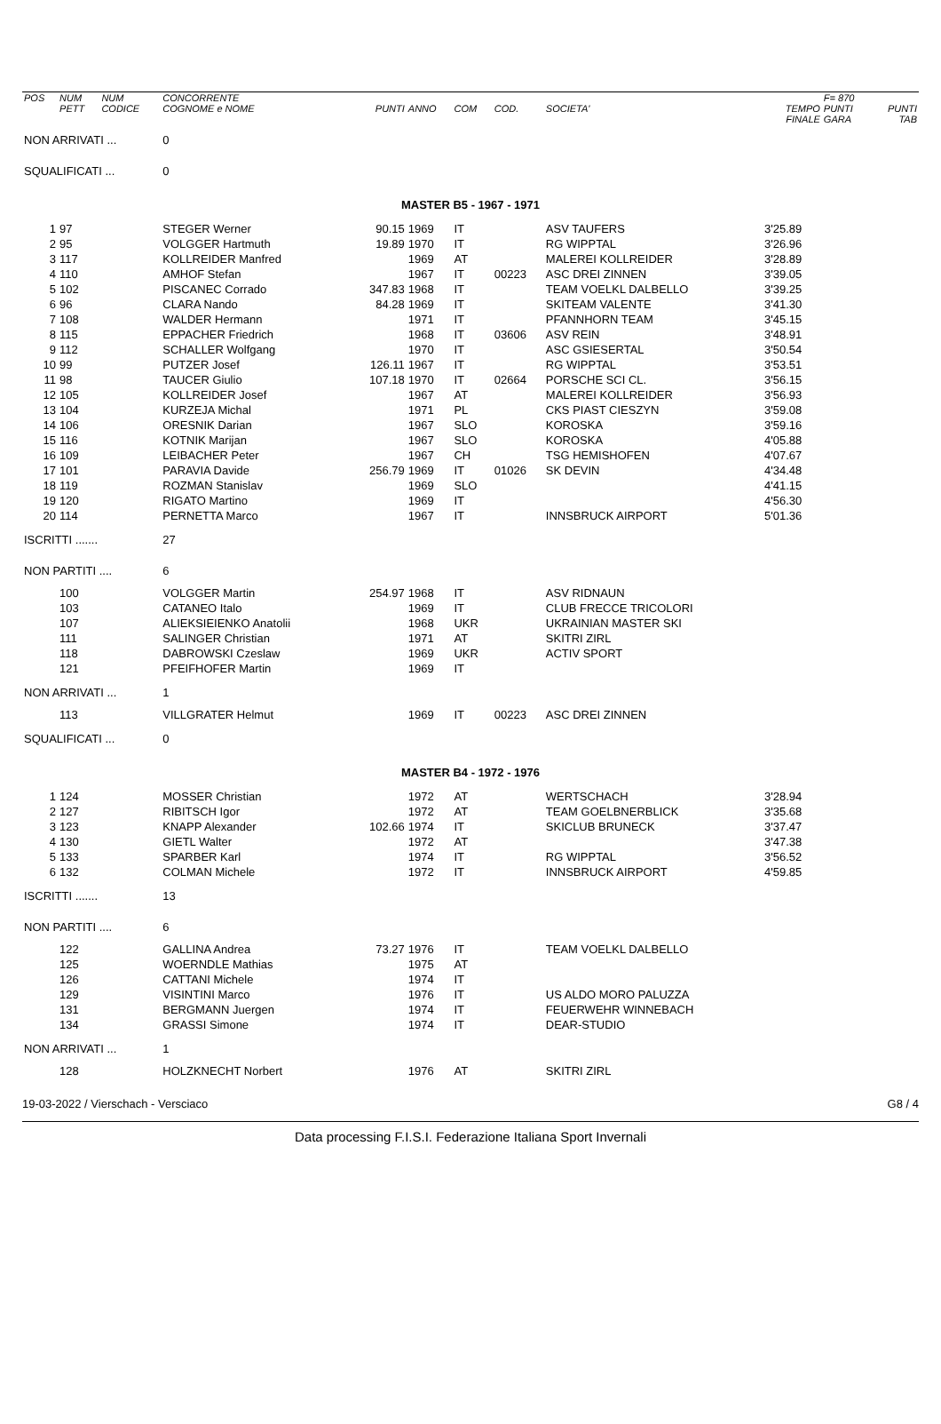| POS | NUM PETT | NUM CODICE | CONCORRENTE COGNOME e NOME | PUNTI | ANNO | COM | COD. | SOCIETA' | TEMPO FINALE | F= 870 PUNTI GARA | PUNTI TAB |
| --- | --- | --- | --- | --- | --- | --- | --- | --- | --- | --- | --- |
| NON ARRIVATI ... | | | 0 | | | | | | | | |
| SQUALIFICATI ... | | | 0 | | | | | | | | |
| MASTER B5 - 1967 - 1971 | | | | | | | | | | | |
| 1 | 97 | | STEGER Werner | 90.15 | 1969 | IT | | ASV TAUFERS | 3'25.89 | | |
| 2 | 95 | | VOLGGER Hartmuth | 19.89 | 1970 | IT | | RG WIPPTAL | 3'26.96 | | |
| 3 | 117 | | KOLLREIDER Manfred | | 1969 | AT | | MALEREI KOLLREIDER | 3'28.89 | | |
| 4 | 110 | | AMHOF Stefan | | 1967 | IT | 00223 | ASC DREI ZINNEN | 3'39.05 | | |
| 5 | 102 | | PISCANEC Corrado | 347.83 | 1968 | IT | | TEAM VOELKL DALBELLO | 3'39.25 | | |
| 6 | 96 | | CLARA Nando | 84.28 | 1969 | IT | | SKITEAM VALENTE | 3'41.30 | | |
| 7 | 108 | | WALDER Hermann | | 1971 | IT | | PFANNHORN TEAM | 3'45.15 | | |
| 8 | 115 | | EPPACHER Friedrich | | 1968 | IT | 03606 | ASV REIN | 3'48.91 | | |
| 9 | 112 | | SCHALLER Wolfgang | | 1970 | IT | | ASC GSIESERTAL | 3'50.54 | | |
| 10 | 99 | | PUTZER Josef | 126.11 | 1967 | IT | | RG WIPPTAL | 3'53.51 | | |
| 11 | 98 | | TAUCER Giulio | 107.18 | 1970 | IT | 02664 | PORSCHE SCI CL. | 3'56.15 | | |
| 12 | 105 | | KOLLREIDER Josef | | 1967 | AT | | MALEREI KOLLREIDER | 3'56.93 | | |
| 13 | 104 | | KURZEJA Michal | | 1971 | PL | | CKS PIAST CIESZYN | 3'59.08 | | |
| 14 | 106 | | ORESNIK Darian | | 1967 | SLO | | KOROSKA | 3'59.16 | | |
| 15 | 116 | | KOTNIK Marijan | | 1967 | SLO | | KOROSKA | 4'05.88 | | |
| 16 | 109 | | LEIBACHER Peter | | 1967 | CH | | TSG HEMISHOFEN | 4'07.67 | | |
| 17 | 101 | | PARAVIA Davide | 256.79 | 1969 | IT | 01026 | SK DEVIN | 4'34.48 | | |
| 18 | 119 | | ROZMAN Stanislav | | 1969 | SLO | | | 4'41.15 | | |
| 19 | 120 | | RIGATO Martino | | 1969 | IT | | | 4'56.30 | | |
| 20 | 114 | | PERNETTA Marco | | 1967 | IT | | INNSBRUCK AIRPORT | 5'01.36 | | |
| ISCRITTI ....... | | | 27 | | | | | | | | |
| NON PARTITI .... | | | 6 | | | | | | | | |
| | 100 | | VOLGGER Martin | 254.97 | 1968 | IT | | ASV RIDNAUN | | | |
| | 103 | | CATANEO Italo | | 1969 | IT | | CLUB FRECCE TRICOLORI | | | |
| | 107 | | ALIEKSIEIENKO Anatolii | | 1968 | UKR | | UKRAINIAN MASTER SKI | | | |
| | 111 | | SALINGER Christian | | 1971 | AT | | SKITRI ZIRL | | | |
| | 118 | | DABROWSKI Czeslaw | | 1969 | UKR | | ACTIV SPORT | | | |
| | 121 | | PFEIFHOFER Martin | | 1969 | IT | | | | | |
| NON ARRIVATI ... | | | 1 | | | | | | | | |
| | 113 | | VILLGRATER Helmut | | 1969 | IT | 00223 | ASC DREI ZINNEN | | | |
| SQUALIFICATI ... | | | 0 | | | | | | | | |
| MASTER B4 - 1972 - 1976 | | | | | | | | | | | |
| 1 | 124 | | MOSSER Christian | | 1972 | AT | | WERTSCHACH | 3'28.94 | | |
| 2 | 127 | | RIBITSCH Igor | | 1972 | AT | | TEAM GOELBNERBLICK | 3'35.68 | | |
| 3 | 123 | | KNAPP Alexander | 102.66 | 1974 | IT | | SKICLUB BRUNECK | 3'37.47 | | |
| 4 | 130 | | GIETL Walter | | 1972 | AT | | | 3'47.38 | | |
| 5 | 133 | | SPARBER Karl | | 1974 | IT | | RG WIPPTAL | 3'56.52 | | |
| 6 | 132 | | COLMAN Michele | | 1972 | IT | | INNSBRUCK AIRPORT | 4'59.85 | | |
| ISCRITTI ....... | | | 13 | | | | | | | | |
| NON PARTITI .... | | | 6 | | | | | | | | |
| | 122 | | GALLINA Andrea | 73.27 | 1976 | IT | | TEAM VOELKL DALBELLO | | | |
| | 125 | | WOERNDLE Mathias | | 1975 | AT | | | | | |
| | 126 | | CATTANI Michele | | 1974 | IT | | | | | |
| | 129 | | VISINTINI Marco | | 1976 | IT | | US ALDO MORO PALUZZA | | | |
| | 131 | | BERGMANN Juergen | | 1974 | IT | | FEUERWEHR WINNEBACH | | | |
| | 134 | | GRASSI Simone | | 1974 | IT | | DEAR-STUDIO | | | |
| NON ARRIVATI ... | | | 1 | | | | | | | | |
| | 128 | | HOLZKNECHT Norbert | | 1976 | AT | | SKITRI ZIRL | | | |
19-03-2022 / Vierschach - Versciaco G8 / 4
Data processing F.I.S.I. Federazione Italiana Sport Invernali